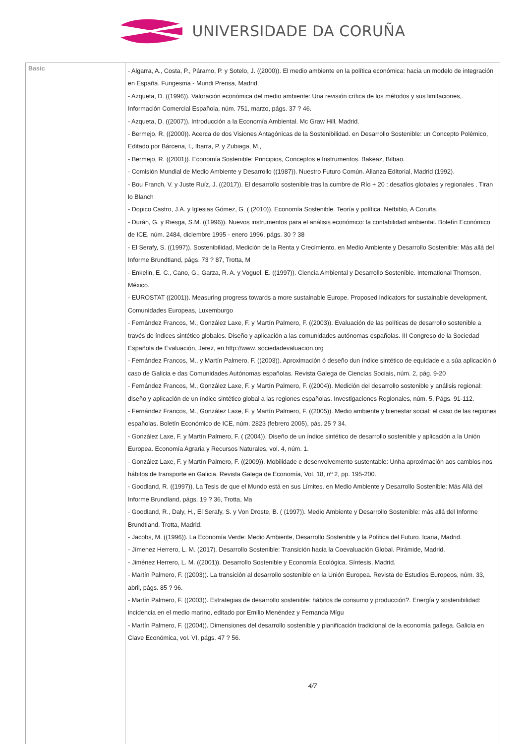UNIVERSIDADE DA CORUÑA
| Basic | - Algarra, A., Costa, P., Páramo, P. y Sotelo, J. ((2000)). El medio ambiente en la política económica: hacia un modelo de integración en España. Fungesma - Mundi Prensa, Madrid. - Azqueta, D. ((1996)). Valoración económica del medio ambiente: Una revisión crítica de los métodos y sus limitaciones,. Información Comercial Española, núm. 751, marzo, págs. 37 ? 46. - Azqueta, D. ((2007)). Introducción a la Economía Ambiental. Mc Graw Hill, Madrid. - Bermejo, R. ((2000)). Acerca de dos Visiones Antagónicas de la Sostenibilidad. en Desarrollo Sostenible: un Concepto Polémico, Editado por Bárcena, I., Ibarra, P. y Zubiaga, M., - Bermejo, R. ((2001)). Economía Sostenible: Principios, Conceptos e Instrumentos. Bakeaz, Bilbao. - Comisión Mundial de Medio Ambiente y Desarrollo ((1987)). Nuestro Futuro Común. Alianza Editorial, Madrid (1992). - Bou Franch, V. y Juste Ruíz, J. ((2017)). El desarrollo sostenible tras la cumbre de Río + 20 : desafíos globales y regionales . Tiran lo Blanch - Dopico Castro, J.A. y Iglesias Gómez, G. ( (2010)). Economía Sostenible. Teoría y política. Netbiblo, A Coruña. - Durán, G. y Riesga, S.M. ((1996)). Nuevos instrumentos para el análisis económico: la contabilidad ambiental. Boletín Económico de ICE, núm. 2484, diciembre 1995 - enero 1996, págs. 30 ? 38 - El Serafy, S. ((1997)). Sostenibilidad, Medición de la Renta y Crecimiento. en Medio Ambiente y Desarrollo Sostenible: Más allá del Informe Brundtland, págs. 73 ? 87, Trotta, M - Enkelin, E. C., Cano, G., Garza, R. A. y Voguel, E. ((1997)). Ciencia Ambiental y Desarrollo Sostenible. International Thomson, México. - EUROSTAT ((2001)). Measuring progress towards a more sustainable Europe. Proposed indicators for sustainable development. Comunidades Europeas, Luxemburgo - Fernández Francos, M., González Laxe, F. y Martín Palmero, F. ((2003)). Evaluación de las políticas de desarrollo sostenible a través de índices sintético globales. Diseño y aplicación a las comunidades autónomas españolas. III Congreso de la Sociedad Española de Evaluación, Jerez, en http://www. sociedadevaluacion.org - Fernández Francos, M., y Martín Palmero, F. ((2003)). Aproximación ó deseño dun índice sintético de equidade e a súa aplicación ó caso de Galicia e das Comunidades Autónomas españolas. Revista Galega de Ciencias Sociais, núm. 2, pág. 9-20 - Fernández Francos, M., González Laxe, F. y Martín Palmero, F. ((2004)). Medición del desarrollo sostenible y análisis regional: diseño y aplicación de un índice sintético global a las regiones españolas. Investigaciones Regionales, núm. 5, Págs. 91-112. - Fernández Francos, M., González Laxe, F. y Martín Palmero, F. ((2005)). Medio ambiente y bienestar social: el caso de las regiones españolas. Boletín Económico de ICE, núm. 2823 (febrero 2005), pás. 25 ? 34. - González Laxe, F. y Martín Palmero, F. ( (2004)). Diseño de un índice sintético de desarrollo sostenible y aplicación a la Unión Europea. Economía Agraria y Recursos Naturales, vol. 4, núm. 1. - González Laxe, F. y Martín Palmero, F. ((2009)). Mobilidade e desenvolvemento sustentable: Unha aproximación aos cambios nos hábitos de transporte en Galicia. Revista Galega de Economía, Vol. 18, nº 2, pp. 195-200. - Goodland, R. ((1997)). La Tesis de que el Mundo está en sus Límites. en Medio Ambiente y Desarrollo Sostenible: Más Allá del Informe Brundland, págs. 19 ? 36, Trotta, Ma - Goodland, R., Daly, H., El Serafy, S. y Von Droste, B. ( (1997)). Medio Ambiente y Desarrollo Sostenible: más allá del Informe Brundtland. Trotta, Madrid. - Jacobs, M. ((1996)). La Economía Verde: Medio Ambiente, Desarrollo Sostenible y la Política del Futuro. Icaria, Madrid. - Jímenez Herrero, L. M. (2017). Desarrollo Sostenible: Transición hacia la Coevaluación Global. Pirámide, Madrid. - Jiménez Herrero, L. M. ((2001)). Desarrollo Sostenible y Economía Ecológica. Síntesis, Madrid. - Martín Palmero, F. ((2003)). La transición al desarrollo sostenible en la Unión Europea. Revista de Estudios Europeos, núm. 33, abril, págs. 85 ? 96. - Martín Palmero, F. ((2003)). Estrategias de desarrollo sostenible: hábitos de consumo y producción?. Energía y sostenibilidad: incidencia en el medio marino, editado por Emilio Menéndez y Fernanda Mígu - Martín Palmero, F. ((2004)). Dimensiones del desarrollo sostenible y planificación tradicional de la economía gallega. Galicia en Clave Económica, vol. VI, págs. 47 ? 56. 4/7 |